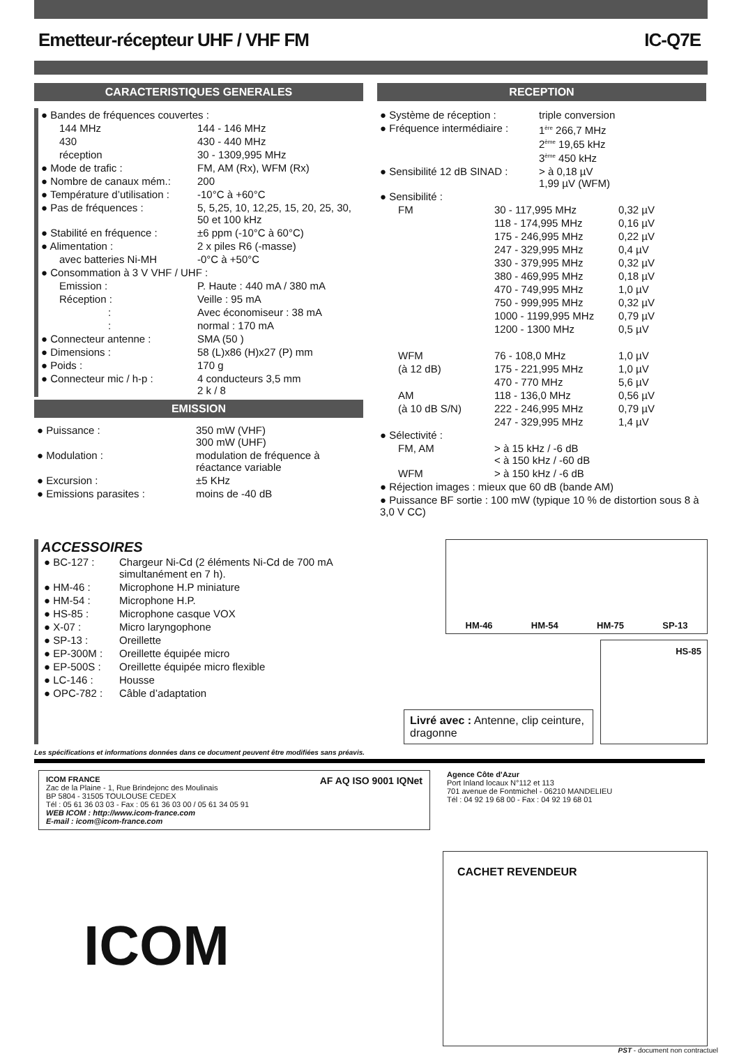Emetteur-récepteur UHF / VHF FM IC-Q7E
CARACTERISTIQUES GENERALES
| ● Bandes de fréquences couvertes : | |
| 144 MHz | 144 - 146 MHz |
| 430 | 430 - 440 MHz |
| réception | 30 - 1309,995 MHz |
| ● Mode de trafic : | FM, AM (Rx), WFM (Rx) |
| ● Nombre de canaux mém.: | 200 |
| ● Température d’utilisation : | -10°C à +60°C |
| ● Pas de fréquences : | 5, 5,25, 10, 12,25, 15, 20, 25, 30, 50 et 100 kHz |
| ● Stabilité en fréquence : | ±6 ppm (-10°C à 60°C) |
| ● Alimentation : | 2 x piles R6 (-masse) |
| avec batteries Ni-MH | -0°C à +50°C |
| ● Consommation à 3 V VHF / UHF : | |
| Emission : | P. Haute : 440 mA / 380 mA |
| Réception : | Veille : 95 mA |
| : | Avec économiseur : 38 mA |
| : | normal : 170 mA |
| ● Connecteur antenne : | SMA (50 ) |
| ● Dimensions : | 58 (L)x86 (H)x27 (P) mm |
| ● Poids : | 170 g |
| ● Connecteur mic / h-p : | 4 conducteurs 3,5 mm 2 k / 8 |
EMISSION
| ● Puissance : | 350 mW (VHF) 300 mW (UHF) |
| ● Modulation : | modulation de fréquence à réactance variable |
| ● Excursion : | ±5 KHz |
| ● Emissions parasites : | moins de -40 dB |
RECEPTION
| ● Système de réception : | triple conversion |
| ● Fréquence intermédiaire : | 1<sup>ère</sup> 266,7 MHz 2<sup>ème</sup> 19,65 kHz 3<sup>ème</sup> 450 kHz |
| ● Sensibilité 12 dB SINAD : | > à 0,18 µV 1,99 µV (WFM) |
| ● Sensibilité : | | |
| FM | 30 - 117,995 MHz | 0,32 µV |
| | 118 - 174,995 MHz | 0,16 µV |
| | 175 - 246,995 MHz | 0,22 µV |
| | 247 - 329,995 MHz | 0,4 µV |
| | 330 - 379,995 MHz | 0,32 µV |
| | 380 - 469,995 MHz | 0,18 µV |
| | 470 - 749,995 MHz | 1,0 µV |
| | 750 - 999,995 MHz | 0,32 µV |
| | 1000 - 1199,995 MHz | 0,79 µV |
| | 1200 - 1300 MHz | 0,5 µV |
| WFM | 76 - 108,0 MHz | 1,0 µV |
| (à 12 dB) | 175 - 221,995 MHz | 1,0 µV |
| | 470 - 770 MHz | 5,6 µV |
| AM | 118 - 136,0 MHz | 0,56 µV |
| (à 10 dB S/N) | 222 - 246,995 MHz | 0,79 µV |
| | 247 - 329,995 MHz | 1,4 µV |
| ● Sélectivité : | | |
| FM, AM | > à 15 kHz / -6 dB < à 150 kHz / -60 dB | |
| WFM | > à 150 kHz / -6 dB | |
| ● Réjection images : mieux que 60 dB (bande AM) | | |
| ● Puissance BF sortie : 100 mW (typique 10 % de distortion sous 8 à 3,0 V CC) | | |
ACCESSOIRES
| ● BC-127 : | Chargeur Ni-Cd (2 éléments Ni-Cd de 700 mA simultanément en 7 h). |
| ● HM-46 : | Microphone H.P miniature |
| ● HM-54 : | Microphone H.P. |
| ● HS-85 : | Microphone casque VOX |
| ● X-07 : | Micro laryngophone |
| ● SP-13 : | Oreillette |
| ● EP-300M : | Oreillette équipée micro |
| ● EP-500S : | Oreillette équipée micro flexible |
| ● LC-146 : | Housse |
| ● OPC-782 : | Câble d’adaptation |
HM-46 HM-54 HM-75 SP-13
Livré avec : Antenne, clip ceinture, dragonne
HS-85
Les spécifications et informations données dans ce document peuvent être modifiées sans préavis.
ICOM FRANCE
Zac de la Plaine - 1, Rue Brindejonc des Moulinais
BP 5804 - 31505 TOULOUSE CEDEX
Tél : 05 61 36 03 03 - Fax : 05 61 36 03 00 / 05 61 34 05 91
WEB ICOM : http://www.icom-france.com
E-mail : icom@icom-france.com
AF AQ ISO 9001 IQNet
Agence Côte d'Azur
Port Inland locaux N°112 et 113
701 avenue de Fontmichel - 06210 MANDELIEU
Tél : 04 92 19 68 00 - Fax : 04 92 19 68 01
ICOM
CACHET REVENDEUR
PST - document non contractuel